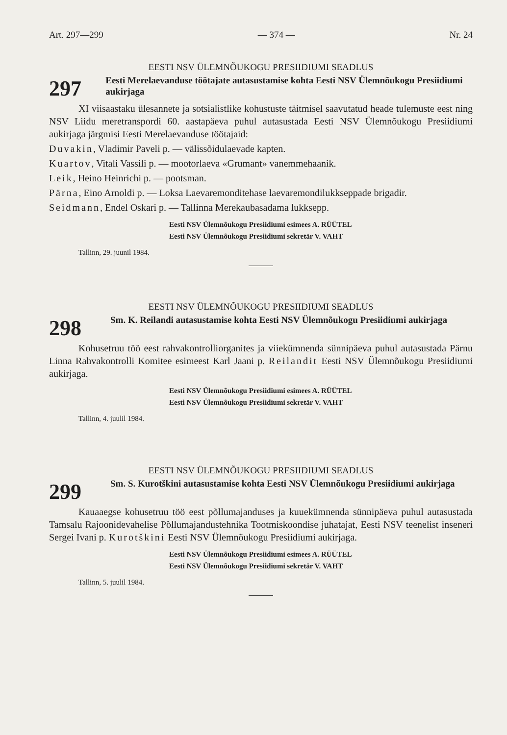Art. 297—299 — 374 — Nr. 24
EESTI NSV ÜLEMNÕUKOGU PRESIIDIUMI SEADLUS
297
Eesti Merelaevanduse töötajate autasustamise kohta Eesti NSV Ülemnõukogu Presiidiumi aukirjaga
XI viisaastaku ülesannete ja sotsialistlike kohustuste täitmisel saavutatud heade tulemuste eest ning NSV Liidu meretranspordi 60. aastapäeva puhul autasustada Eesti NSV Ülemnõukogu Presiidiumi aukirjaga järgmisi Eesti Merelaevanduse töötajaid:
Duvakin, Vladimir Paveli p. — välissõidulaevade kapten.
Kuartov, Vitali Vassili p. — mootorlaeva «Grumant» vanemmehaanik.
Leik, Heino Heinrichi p. — pootsman.
Pärna, Eino Arnoldi p. — Loksa Laevaremonditehase laevaremondilukkseppade brigadir.
Seidmann, Endel Oskari p. — Tallinna Merekaubasadama lukksepp.
Eesti NSV Ülemnõukogu Presiidiumi esimees A. RÜÜTEL
Eesti NSV Ülemnõukogu Presiidiumi sekretär V. VAHT
Tallinn, 29. juunil 1984.
EESTI NSV ÜLEMNÕUKOGU PRESIIDIUMI SEADLUS
298
Sm. K. Reilandi autasustamise kohta Eesti NSV Ülemnõukogu Presiidiumi aukirjaga
Kohusetruu töö eest rahvakontrolliorganites ja viiekümnenda sünnipäeva puhul autasustada Pärnu Linna Rahvakontrolli Komitee esimeest Karl Jaani p. Reilandit Eesti NSV Ülemnõukogu Presiidiumi aukirjaga.
Eesti NSV Ülemnõukogu Presiidiumi esimees A. RÜÜTEL
Eesti NSV Ülemnõukogu Presiidiumi sekretär V. VAHT
Tallinn, 4. juulil 1984.
EESTI NSV ÜLEMNÕUKOGU PRESIIDIUMI SEADLUS
299
Sm. S. Kurotškini autasustamise kohta Eesti NSV Ülemnõukogu Presiidiumi aukirjaga
Kauaaegse kohusetruu töö eest põllumajanduses ja kuuekümnenda sünnipäeva puhul autasustada Tamsalu Rajoonidevahelise Põllumajandustehnika Tootmiskoondise juhatajat, Eesti NSV teenelist inseneri Sergei Ivani p. Kurotškini Eesti NSV Ülemnõukogu Presiidiumi aukirjaga.
Eesti NSV Ülemnõukogu Presiidiumi esimees A. RÜÜTEL
Eesti NSV Ülemnõukogu Presiidiumi sekretär V. VAHT
Tallinn, 5. juulil 1984.